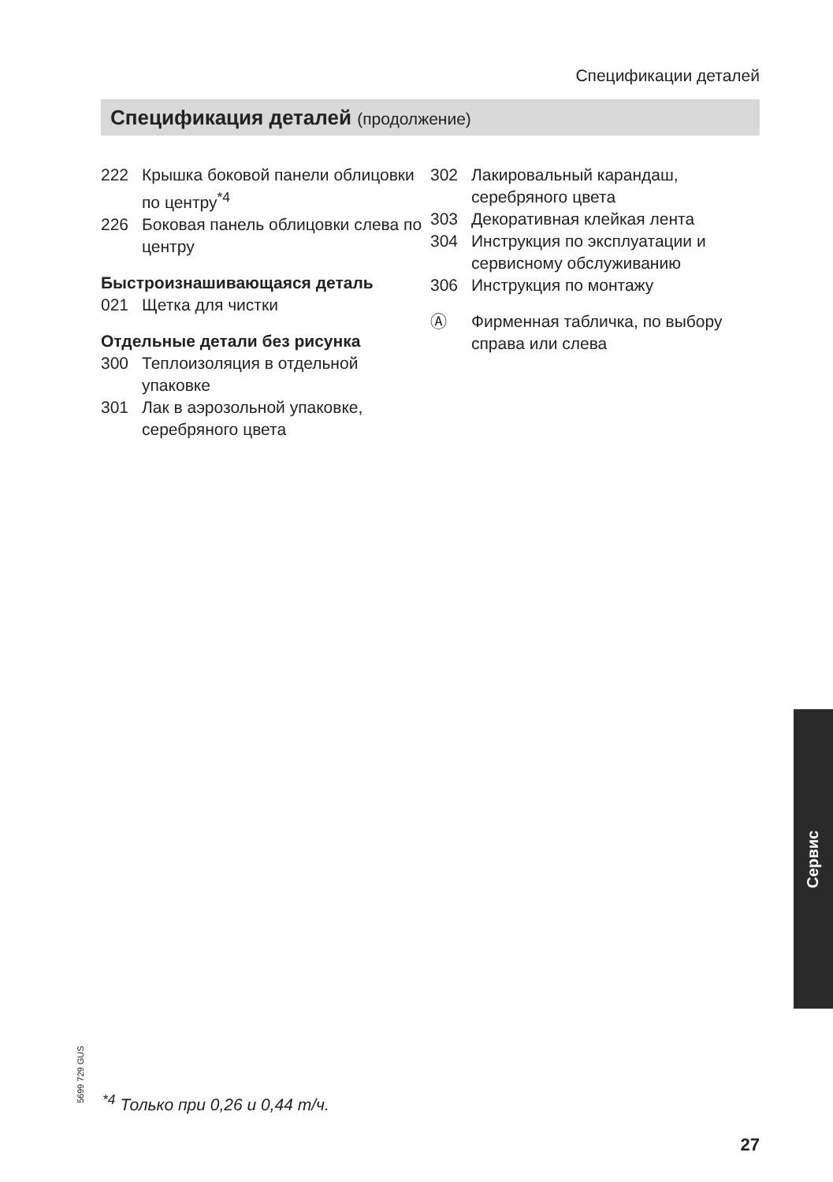Спецификации деталей
Спецификация деталей (продолжение)
222 Крышка боковой панели облицовки по центру<sup>*4</sup>
226 Боковая панель облицовки слева по центру
Быстроизнашивающаяся деталь
021 Щетка для чистки
Отдельные детали без рисунка
300 Теплоизоляция в отдельной упаковке
301 Лак в аэрозольной упаковке, серебряного цвета
302 Лакировальный карандаш, серебряного цвета
303 Декоративная клейкая лента
304 Инструкция по эксплуатации и сервисному обслуживанию
306 Инструкция по монтажу
Ⓐ Фирменная табличка, по выбору справа или слева
Сервис
5699 729 GUS
<sup>*4</sup> Только при 0,26 и 0,44 т/ч.
27